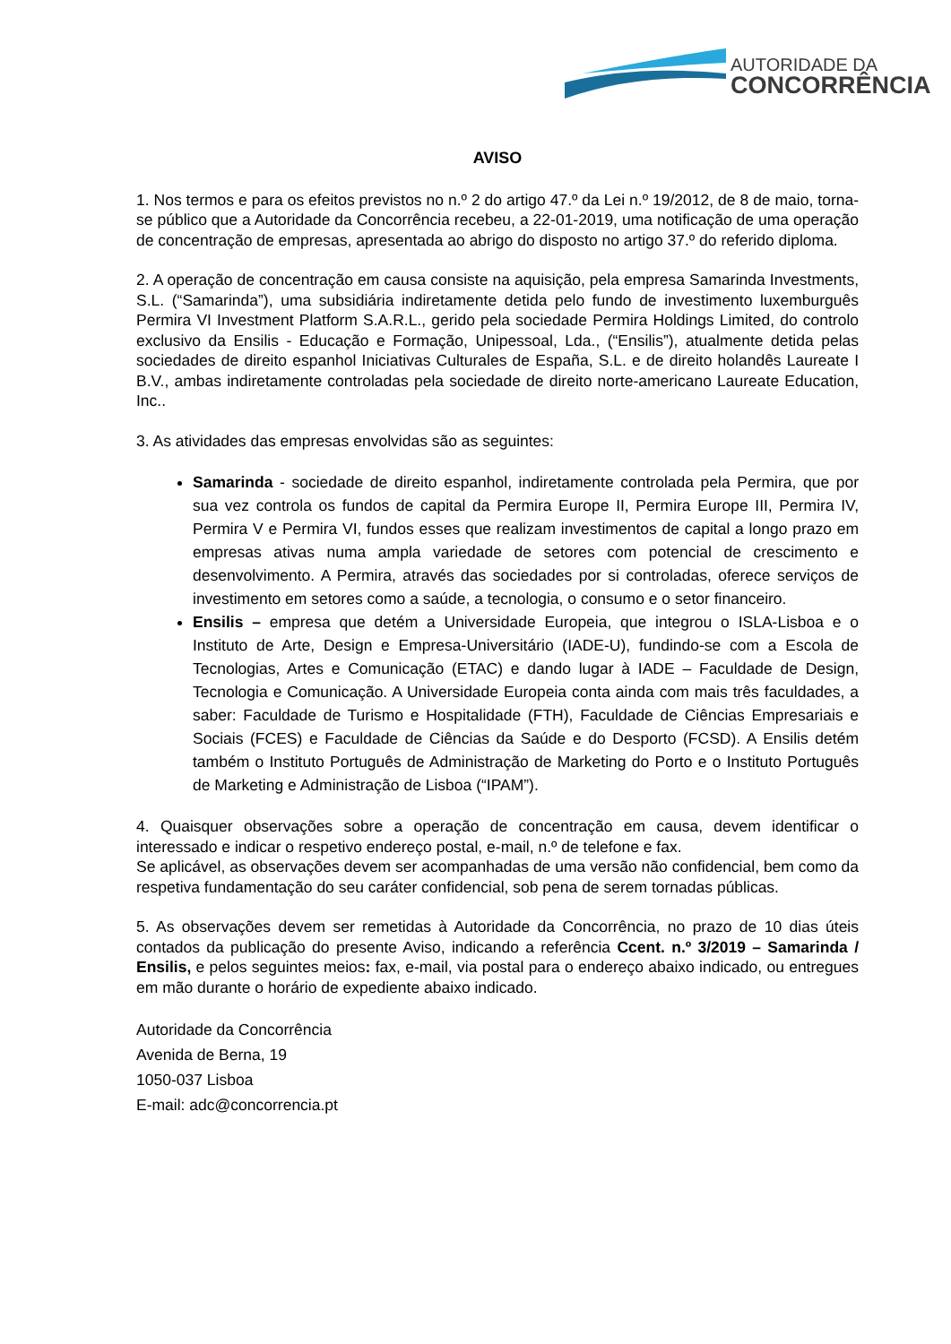AUTORIDADE DA
CONCORRÊNCIA
AVISO
1. Nos termos e para os efeitos previstos no n.º 2 do artigo 47.º da Lei n.º 19/2012, de 8 de maio, torna-se público que a Autoridade da Concorrência recebeu, a 22-01-2019, uma notificação de uma operação de concentração de empresas, apresentada ao abrigo do disposto no artigo 37.º do referido diploma.
2. A operação de concentração em causa consiste na aquisição, pela empresa Samarinda Investments, S.L. (“Samarinda”), uma subsidiária indiretamente detida pelo fundo de investimento luxemburguês Permira VI Investment Platform S.A.R.L., gerido pela sociedade Permira Holdings Limited, do controlo exclusivo da Ensilis - Educação e Formação, Unipessoal, Lda., (“Ensilis”), atualmente detida pelas sociedades de direito espanhol Iniciativas Culturales de España, S.L. e de direito holandês Laureate I B.V., ambas indiretamente controladas pela sociedade de direito norte-americano Laureate Education, Inc..
3. As atividades das empresas envolvidas são as seguintes:
Samarinda - sociedade de direito espanhol, indiretamente controlada pela Permira, que por sua vez controla os fundos de capital da Permira Europe II, Permira Europe III, Permira IV, Permira V e Permira VI, fundos esses que realizam investimentos de capital a longo prazo em empresas ativas numa ampla variedade de setores com potencial de crescimento e desenvolvimento. A Permira, através das sociedades por si controladas, oferece serviços de investimento em setores como a saúde, a tecnologia, o consumo e o setor financeiro.
Ensilis – empresa que detém a Universidade Europeia, que integrou o ISLA-Lisboa e o Instituto de Arte, Design e Empresa-Universitário (IADE-U), fundindo-se com a Escola de Tecnologias, Artes e Comunicação (ETAC) e dando lugar à IADE – Faculdade de Design, Tecnologia e Comunicação. A Universidade Europeia conta ainda com mais três faculdades, a saber: Faculdade de Turismo e Hospitalidade (FTH), Faculdade de Ciências Empresariais e Sociais (FCES) e Faculdade de Ciências da Saúde e do Desporto (FCSD). A Ensilis detém também o Instituto Português de Administração de Marketing do Porto e o Instituto Português de Marketing e Administração de Lisboa (“IPAM”).
4. Quaisquer observações sobre a operação de concentração em causa, devem identificar o interessado e indicar o respetivo endereço postal, e-mail, n.º de telefone e fax.
Se aplicável, as observações devem ser acompanhadas de uma versão não confidencial, bem como da respetiva fundamentação do seu caráter confidencial, sob pena de serem tornadas públicas.
5. As observações devem ser remetidas à Autoridade da Concorrência, no prazo de 10 dias úteis contados da publicação do presente Aviso, indicando a referência Ccent. n.º 3/2019 – Samarinda / Ensilis, e pelos seguintes meios: fax, e-mail, via postal para o endereço abaixo indicado, ou entregues em mão durante o horário de expediente abaixo indicado.
Autoridade da Concorrência
Avenida de Berna, 19
1050-037 Lisboa
E-mail: adc@concorrencia.pt